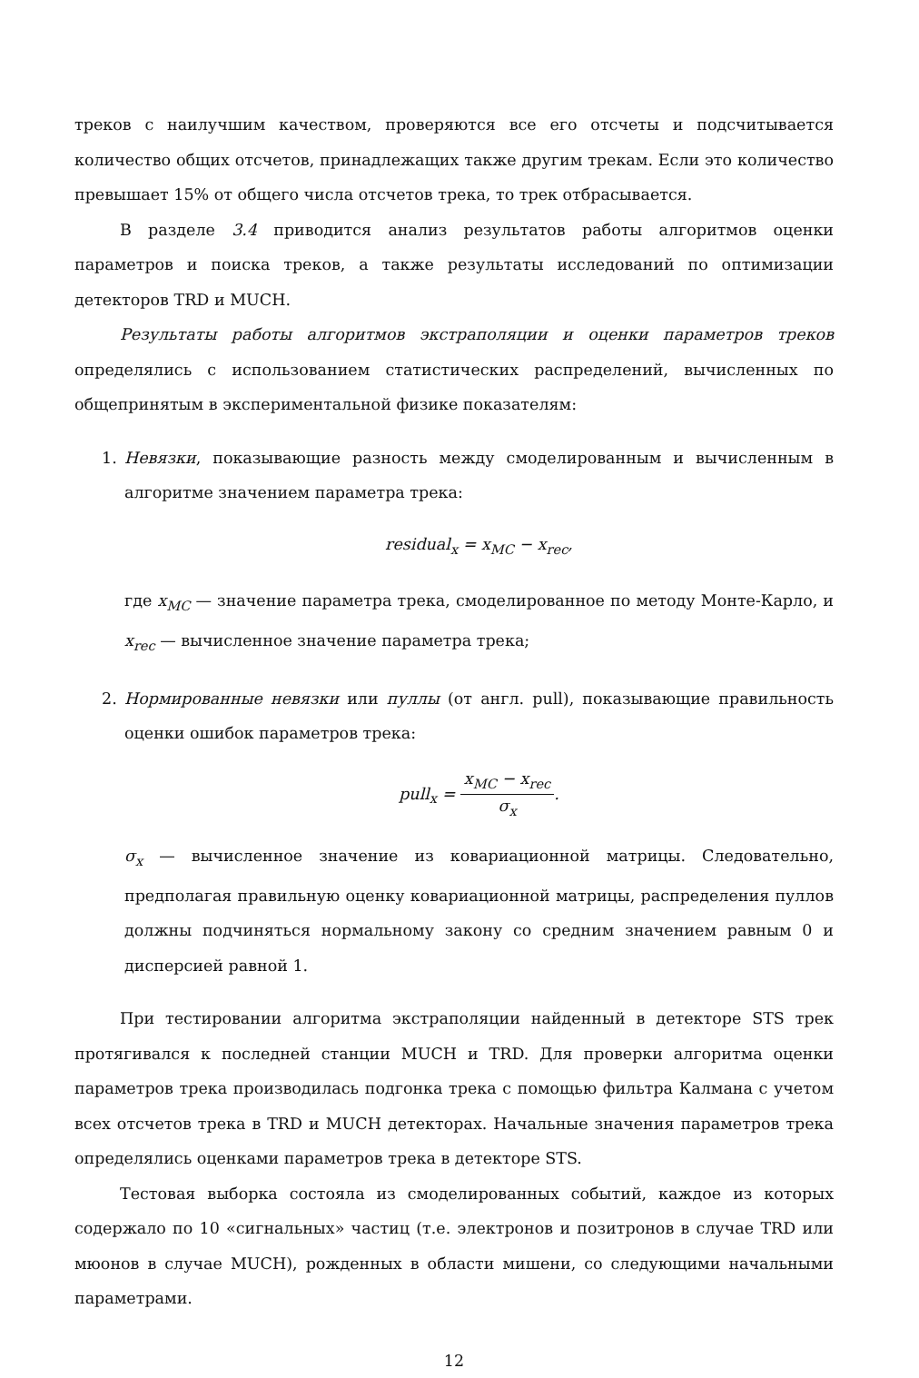треков с наилучшим качеством, проверяются все его отсчеты и подсчитывается количество общих отсчетов, принадлежащих также другим трекам. Если это количество превышает 15% от общего числа отсчетов трека, то трек отбрасывается.
В разделе 3.4 приводится анализ результатов работы алгоритмов оценки параметров и поиска треков, а также результаты исследований по оптимизации детекторов TRD и MUCH.
Результаты работы алгоритмов экстраполяции и оценки параметров треков определялись с использованием статистических распределений, вычисленных по общепринятым в экспериментальной физике показателям:
1. Невязки, показывающие разность между смоделированным и вычисленным в алгоритме значением параметра трека:
residual<sub>x</sub> = x<sub>MC</sub> − x<sub>rec</sub>,
где x<sub>MC</sub> — значение параметра трека, смоделированное по методу Монте-Карло, и x<sub>rec</sub> — вычисленное значение параметра трека;
2. Нормированные невязки или пуллы (от англ. pull), показывающие правильность оценки ошибок параметров трека:
pull<sub>x</sub> = x<sub>MC</sub> − x<sub>rec</sub> σ<sub>x</sub>.
σ<sub>x</sub> — вычисленное значение из ковариационной матрицы. Следовательно, предполагая правильную оценку ковариационной матрицы, распределения пуллов должны подчиняться нормальному закону со средним значением равным 0 и дисперсией равной 1.
При тестировании алгоритма экстраполяции найденный в детекторе STS трек протягивался к последней станции MUCH и TRD. Для проверки алгоритма оценки параметров трека производилась подгонка трека с помощью фильтра Калмана с учетом всех отсчетов трека в TRD и MUCH детекторах. Начальные значения параметров трека определялись оценками параметров трека в детекторе STS.
Тестовая выборка состояла из смоделированных событий, каждое из которых содержало по 10 «сигнальных» частиц (т.е. электронов и позитронов в случае TRD или мюонов в случае MUCH), рожденных в области мишени, со следующими начальными параметрами.
12